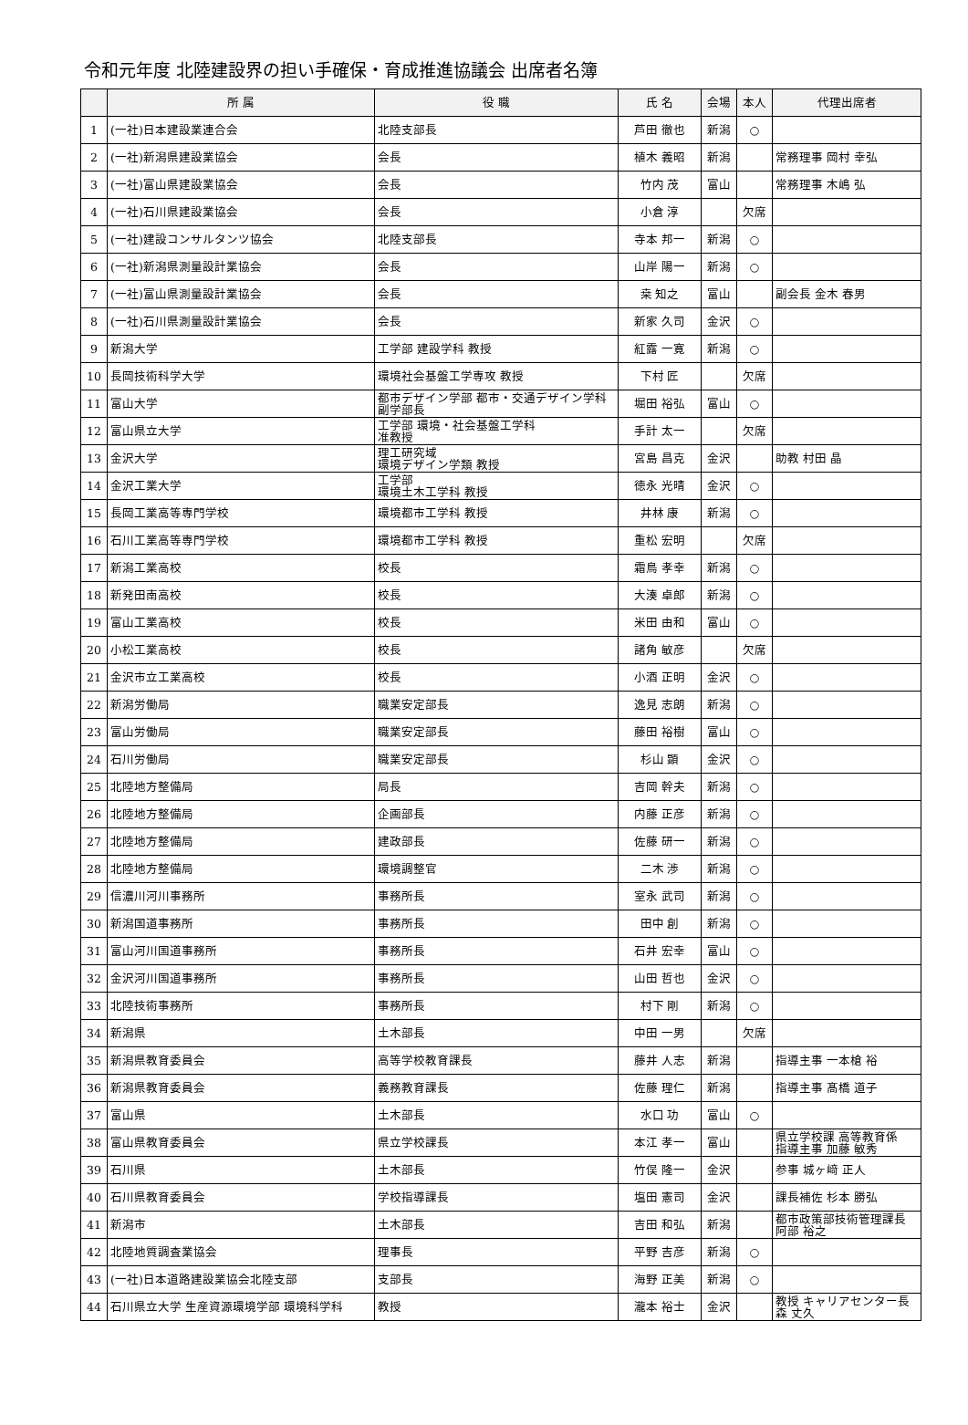令和元年度 北陸建設界の担い手確保・育成推進協議会 出席者名簿
| | 所 属 | 役 職 | 氏 名 | 会場 | 本人 | 代理出席者 |
| --- | --- | --- | --- | --- | --- | --- |
| 1 | (一社)日本建設業連合会 | 北陸支部長 | 芦田 徹也 | 新潟 | ○ | |
| 2 | (一社)新潟県建設業協会 | 会長 | 植木 義昭 | 新潟 | | 常務理事 岡村 幸弘 |
| 3 | (一社)富山県建設業協会 | 会長 | 竹内 茂 | 富山 | | 常務理事 木嶋 弘 |
| 4 | (一社)石川県建設業協会 | 会長 | 小倉 淳 | | 欠席 | |
| 5 | (一社)建設コンサルタンツ協会 | 北陸支部長 | 寺本 邦一 | 新潟 | ○ | |
| 6 | (一社)新潟県測量設計業協会 | 会長 | 山岸 陽一 | 新潟 | ○ | |
| 7 | (一社)富山県測量設計業協会 | 会長 | 桒 知之 | 富山 | | 副会長 金木 春男 |
| 8 | (一社)石川県測量設計業協会 | 会長 | 新家 久司 | 金沢 | ○ | |
| 9 | 新潟大学 | 工学部 建設学科 教授 | 紅露 一寛 | 新潟 | ○ | |
| 10 | 長岡技術科学大学 | 環境社会基盤工学専攻 教授 | 下村 匠 | | 欠席 | |
| 11 | 富山大学 | 都市デザイン学部 都市・交通デザイン学科 副学部長 | 堀田 裕弘 | 富山 | ○ | |
| 12 | 富山県立大学 | 工学部 環境・社会基盤工学科 准教授 | 手計 太一 | | 欠席 | |
| 13 | 金沢大学 | 理工研究域 環境デザイン学類 教授 | 宮島 昌克 | 金沢 | | 助教 村田 晶 |
| 14 | 金沢工業大学 | 工学部 環境土木工学科 教授 | 徳永 光晴 | 金沢 | ○ | |
| 15 | 長岡工業高等専門学校 | 環境都市工学科 教授 | 井林 康 | 新潟 | ○ | |
| 16 | 石川工業高等専門学校 | 環境都市工学科 教授 | 重松 宏明 | | 欠席 | |
| 17 | 新潟工業高校 | 校長 | 霜鳥 孝幸 | 新潟 | ○ | |
| 18 | 新発田南高校 | 校長 | 大湊 卓郎 | 新潟 | ○ | |
| 19 | 富山工業高校 | 校長 | 米田 由和 | 富山 | ○ | |
| 20 | 小松工業高校 | 校長 | 諸角 敏彦 | | 欠席 | |
| 21 | 金沢市立工業高校 | 校長 | 小酒 正明 | 金沢 | ○ | |
| 22 | 新潟労働局 | 職業安定部長 | 逸見 志朗 | 新潟 | ○ | |
| 23 | 富山労働局 | 職業安定部長 | 藤田 裕樹 | 富山 | ○ | |
| 24 | 石川労働局 | 職業安定部長 | 杉山 顕 | 金沢 | ○ | |
| 25 | 北陸地方整備局 | 局長 | 吉岡 幹夫 | 新潟 | ○ | |
| 26 | 北陸地方整備局 | 企画部長 | 内藤 正彦 | 新潟 | ○ | |
| 27 | 北陸地方整備局 | 建政部長 | 佐藤 研一 | 新潟 | ○ | |
| 28 | 北陸地方整備局 | 環境調整官 | 二木 渉 | 新潟 | ○ | |
| 29 | 信濃川河川事務所 | 事務所長 | 室永 武司 | 新潟 | ○ | |
| 30 | 新潟国道事務所 | 事務所長 | 田中 創 | 新潟 | ○ | |
| 31 | 富山河川国道事務所 | 事務所長 | 石井 宏幸 | 富山 | ○ | |
| 32 | 金沢河川国道事務所 | 事務所長 | 山田 哲也 | 金沢 | ○ | |
| 33 | 北陸技術事務所 | 事務所長 | 村下 剛 | 新潟 | ○ | |
| 34 | 新潟県 | 土木部長 | 中田 一男 | | 欠席 | |
| 35 | 新潟県教育委員会 | 高等学校教育課長 | 藤井 人志 | 新潟 | | 指導主事 一本槍 裕 |
| 36 | 新潟県教育委員会 | 義務教育課長 | 佐藤 理仁 | 新潟 | | 指導主事 髙橋 道子 |
| 37 | 富山県 | 土木部長 | 水口 功 | 富山 | ○ | |
| 38 | 富山県教育委員会 | 県立学校課長 | 本江 孝一 | 富山 | | 県立学校課 高等教育係 指導主事 加藤 敏秀 |
| 39 | 石川県 | 土木部長 | 竹俣 隆一 | 金沢 | | 参事 城ヶ﨑 正人 |
| 40 | 石川県教育委員会 | 学校指導課長 | 塩田 憲司 | 金沢 | | 課長補佐 杉本 勝弘 |
| 41 | 新潟市 | 土木部長 | 吉田 和弘 | 新潟 | | 都市政策部技術管理課長 阿部 裕之 |
| 42 | 北陸地質調査業協会 | 理事長 | 平野 吉彦 | 新潟 | ○ | |
| 43 | (一社)日本道路建設業協会北陸支部 | 支部長 | 海野 正美 | 新潟 | ○ | |
| 44 | 石川県立大学 生産資源環境学部 環境科学科 | 教授 | 瀧本 裕士 | 金沢 | | 教授 キャリアセンター長 森 丈久 |